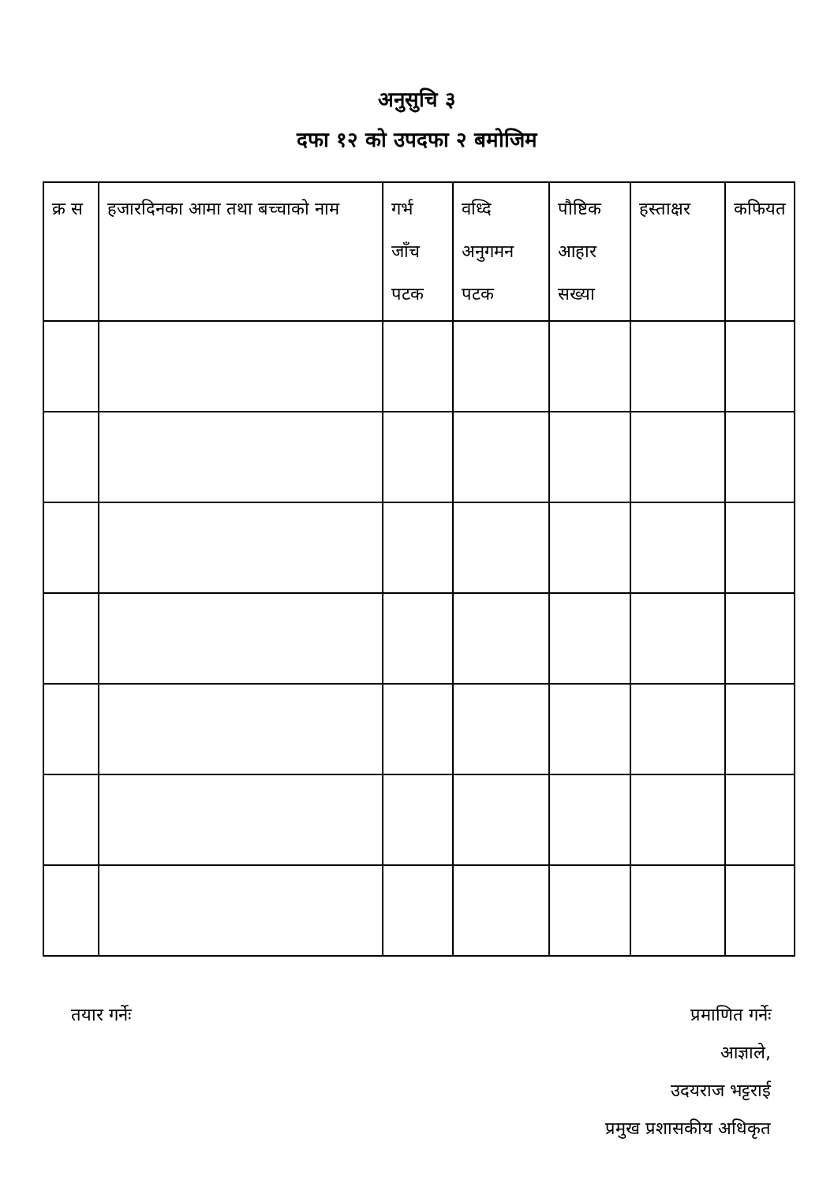अनुसुचि ३
दफा १२ को उपदफा २ बमोजिम
| क्र स | हजारदिनका आमा तथा बच्चाको नाम | गर्भ जाँच पटक | वध्दि अनुगमन पटक | पौष्टिक आहार सख्या | हस्ताक्षर | कफियत |
| --- | --- | --- | --- | --- | --- | --- |
तयार गर्नेः प्रमाणित गर्नेः
आज्ञाले,
उदयराज भट्टराई
प्रमुख प्रशासकीय अधिकृत